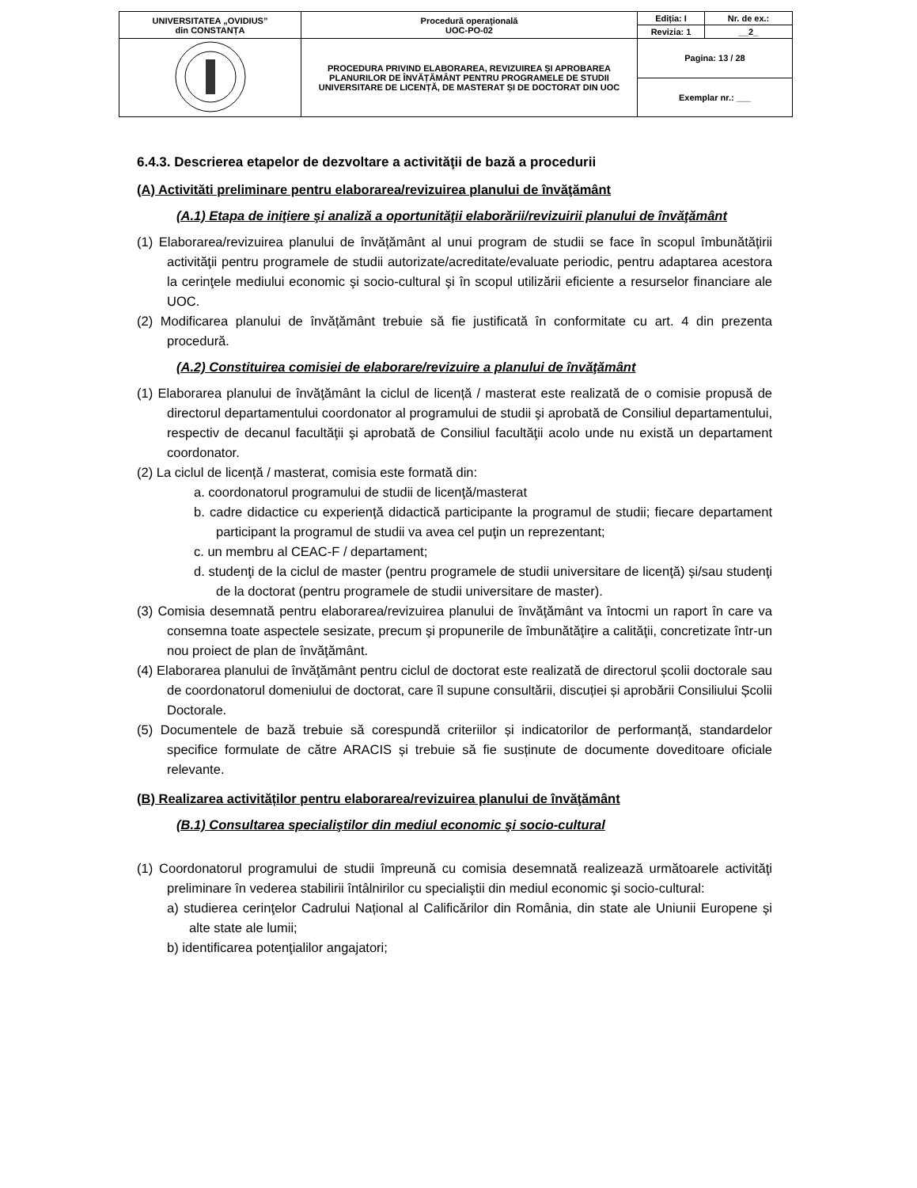| UNIVERSITATEA „OVIDIUS” din CONSTANȚA | Procedură operaţională UOC-PO-02 | Ediția: I | Nr. de ex.: |
| | | Revizia: 1 | __2_ |
| | PROCEDURA PRIVIND ELABORAREA, REVIZUIREA ȘI APROBAREA PLANURILOR DE ÎNVĂȚĂMÂNT PENTRU PROGRAMELE DE STUDII UNIVERSITARE DE LICENȚĂ, DE MASTERAT ȘI DE DOCTORAT DIN UOC | Pagina: 13 / 28 | |
| | | Exemplar nr.: ___ | |
6.4.3. Descrierea etapelor de dezvoltare a activităţii de bază a procedurii
(A) Activităti preliminare pentru elaborarea/revizuirea planului de învăţământ
(A.1) Etapa de iniţiere şi analiză a oportunităţii elaborării/revizuirii planului de învăţământ
(1) Elaborarea/revizuirea planului de învățământ al unui program de studii se face în scopul îmbunătăţirii activităţii pentru programele de studii autorizate/acreditate/evaluate periodic, pentru adaptarea acestora la cerinţele mediului economic şi socio-cultural şi în scopul utilizării eficiente a resurselor financiare ale UOC.
(2) Modificarea planului de învățământ trebuie să fie justificată în conformitate cu art. 4 din prezenta procedură.
(A.2) Constituirea comisiei de elaborare/revizuire a planului de învăţământ
(1) Elaborarea planului de învăţământ la ciclul de licență / masterat este realizată de o comisie propusă de directorul departamentului coordonator al programului de studii şi aprobată de Consiliul departamentului, respectiv de decanul facultăţii şi aprobată de Consiliul facultăţii acolo unde nu există un departament coordonator.
(2) La ciclul de licență / masterat, comisia este formată din:
a. coordonatorul programului de studii de licenţă/masterat
b. cadre didactice cu experienţă didactică participante la programul de studii; fiecare departament participant la programul de studii va avea cel puţin un reprezentant;
c. un membru al CEAC-F / departament;
d. studenţi de la ciclul de master (pentru programele de studii universitare de licenţă) și/sau studenţi de la doctorat (pentru programele de studii universitare de master).
(3) Comisia desemnată pentru elaborarea/revizuirea planului de învăţământ va întocmi un raport în care va consemna toate aspectele sesizate, precum şi propunerile de îmbunătăţire a calităţii, concretizate într-un nou proiect de plan de învăţământ.
(4) Elaborarea planului de învăţământ pentru ciclul de doctorat este realizată de directorul școlii doctorale sau de coordonatorul domeniului de doctorat, care îl supune consultării, discuției și aprobării Consiliului Școlii Doctorale.
(5) Documentele de bază trebuie să corespundă criteriilor și indicatorilor de performanță, standardelor specifice formulate de către ARACIS și trebuie să fie susținute de documente doveditoare oficiale relevante.
(B) Realizarea activităților pentru elaborarea/revizuirea planului de învăţământ
(B.1) Consultarea specialiştilor din mediul economic şi socio-cultural
(1) Coordonatorul programului de studii împreună cu comisia desemnată realizează următoarele activităţi preliminare în vederea stabilirii întâlnirilor cu specialiştii din mediul economic şi socio-cultural:
a) studierea cerinţelor Cadrului Național al Calificărilor din România, din state ale Uniunii Europene şi alte state ale lumii;
b) identificarea potenţialilor angajatori;